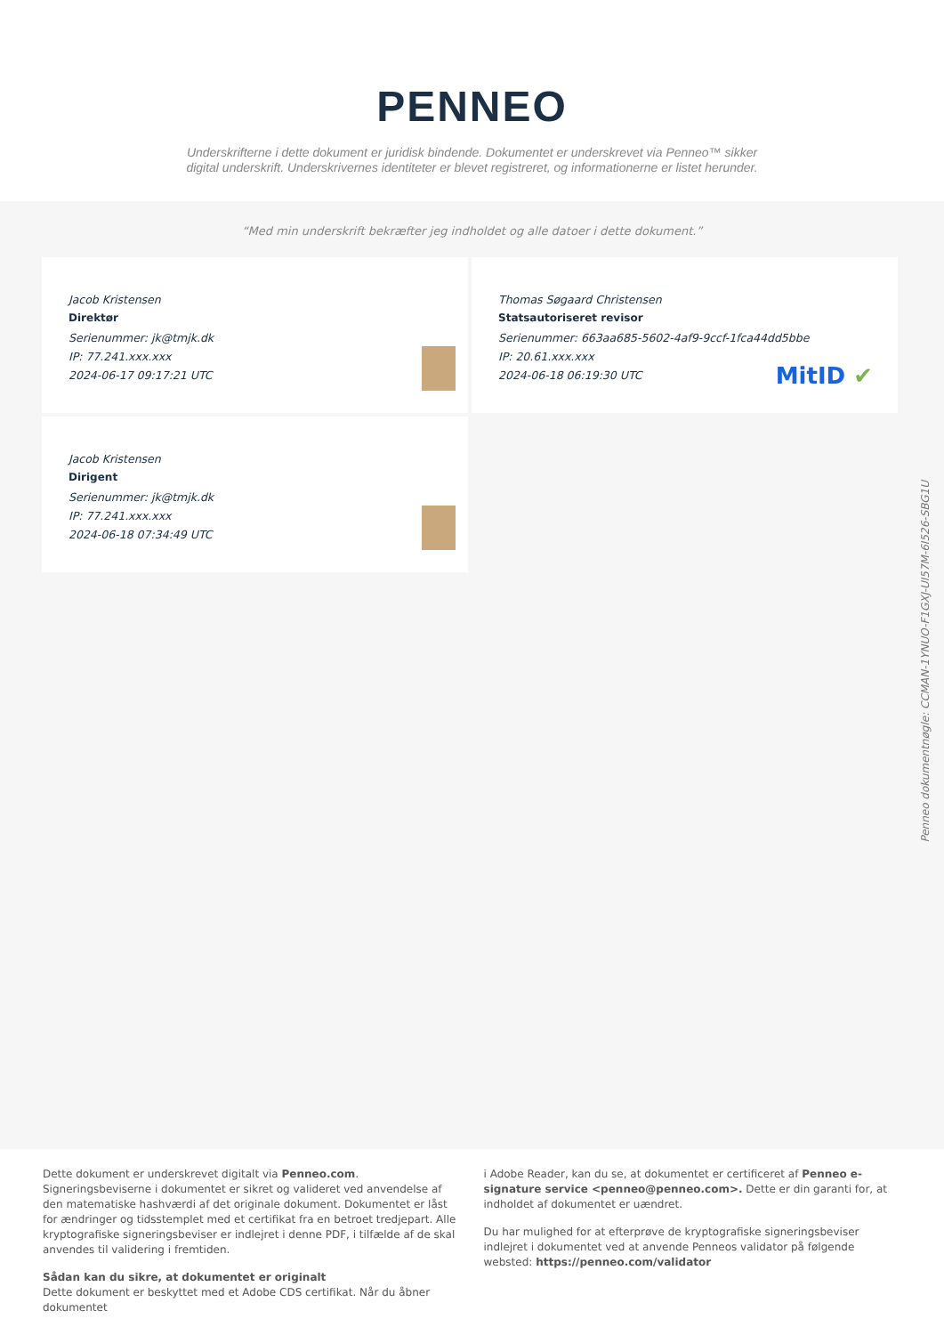PENNEO
Underskrifterne i dette dokument er juridisk bindende. Dokumentet er underskrevet via Penneo™ sikker digital underskrift. Underskrivernes identiteter er blevet registreret, og informationerne er listet herunder.
“Med min underskrift bekræfter jeg indholdet og alle datoer i dette dokument.”
Jacob Kristensen
Direktør
Serienummer: jk@tmjk.dk
IP: 77.241.xxx.xxx
2024-06-17 09:17:21 UTC
Thomas Søgaard Christensen
Statsautoriseret revisor
Serienummer: 663aa685-5602-4af9-9ccf-1fca44dd5bbe
IP: 20.61.xxx.xxx
2024-06-18 06:19:30 UTC
MitID ✔
Jacob Kristensen
Dirigent
Serienummer: jk@tmjk.dk
IP: 77.241.xxx.xxx
2024-06-18 07:34:49 UTC
Penneo dokumentnøgle: CCMAN-1YNUO-F1GXJ-UI57M-6I526-SBG1U
Dette dokument er underskrevet digitalt via Penneo.com. Signeringsbeviserne i dokumentet er sikret og valideret ved anvendelse af den matematiske hashværdi af det originale dokument. Dokumentet er låst for ændringer og tidsstemplet med et certifikat fra en betroet tredjepart. Alle kryptografiske signeringsbeviser er indlejret i denne PDF, i tilfælde af de skal anvendes til validering i fremtiden.
Sådan kan du sikre, at dokumentet er originalt
Dette dokument er beskyttet med et Adobe CDS certifikat. Når du åbner dokumentet
i Adobe Reader, kan du se, at dokumentet er certificeret af Penneo e-signature service <penneo@penneo.com>. Dette er din garanti for, at indholdet af dokumentet er uændret.
Du har mulighed for at efterprøve de kryptografiske signeringsbeviser indlejret i dokumentet ved at anvende Penneos validator på følgende websted: https://penneo.com/validator